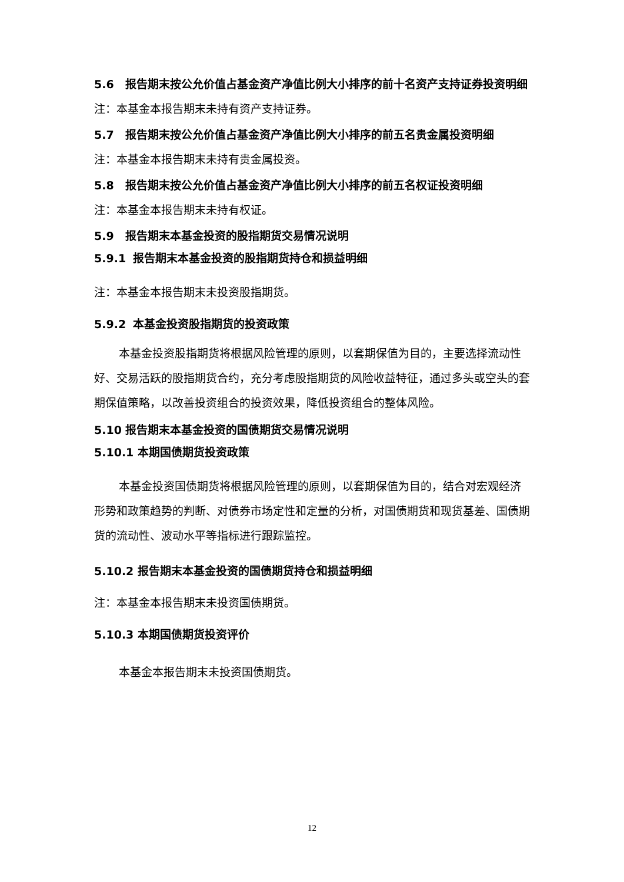5.6 报告期末按公允价值占基金资产净值比例大小排序的前十名资产支持证券投资明细
注：本基金本报告期末未持有资产支持证券。
5.7 报告期末按公允价值占基金资产净值比例大小排序的前五名贵金属投资明细
注：本基金本报告期末未持有贵金属投资。
5.8 报告期末按公允价值占基金资产净值比例大小排序的前五名权证投资明细
注：本基金本报告期末未持有权证。
5.9 报告期末本基金投资的股指期货交易情况说明
5.9.1 报告期末本基金投资的股指期货持仓和损益明细
注：本基金本报告期末未投资股指期货。
5.9.2 本基金投资股指期货的投资政策
本基金投资股指期货将根据风险管理的原则，以套期保值为目的，主要选择流动性好、交易活跃的股指期货合约，充分考虑股指期货的风险收益特征，通过多头或空头的套期保值策略，以改善投资组合的投资效果，降低投资组合的整体风险。
5.10 报告期末本基金投资的国债期货交易情况说明
5.10.1 本期国债期货投资政策
本基金投资国债期货将根据风险管理的原则，以套期保值为目的，结合对宏观经济形势和政策趋势的判断、对债券市场定性和定量的分析，对国债期货和现货基差、国债期货的流动性、波动水平等指标进行跟踪监控。
5.10.2 报告期末本基金投资的国债期货持仓和损益明细
注：本基金本报告期末未投资国债期货。
5.10.3 本期国债期货投资评价
本基金本报告期末未投资国债期货。
12